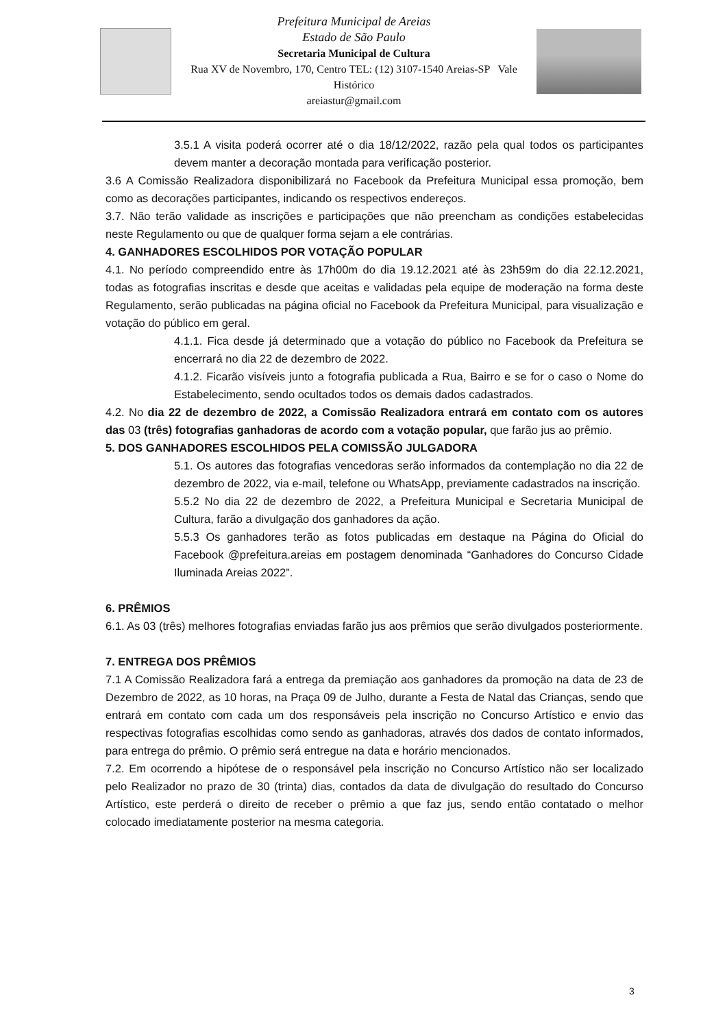Prefeitura Municipal de Areias
Estado de São Paulo
Secretaria Municipal de Cultura
Rua XV de Novembro, 170, Centro TEL: (12) 3107-1540 Areias-SP Vale Histórico
areiastur@gmail.com
3.5.1 A visita poderá ocorrer até o dia 18/12/2022, razão pela qual todos os participantes devem manter a decoração montada para verificação posterior.
3.6 A Comissão Realizadora disponibilizará no Facebook da Prefeitura Municipal essa promoção, bem como as decorações participantes, indicando os respectivos endereços.
3.7. Não terão validade as inscrições e participações que não preencham as condições estabelecidas neste Regulamento ou que de qualquer forma sejam a ele contrárias.
4. GANHADORES ESCOLHIDOS POR VOTAÇÃO POPULAR
4.1. No período compreendido entre às 17h00m do dia 19.12.2021 até às 23h59m do dia 22.12.2021, todas as fotografias inscritas e desde que aceitas e validadas pela equipe de moderação na forma deste Regulamento, serão publicadas na página oficial no Facebook da Prefeitura Municipal, para visualização e votação do público em geral.
4.1.1. Fica desde já determinado que a votação do público no Facebook da Prefeitura se encerrará no dia 22 de dezembro de 2022.
4.1.2. Ficarão visíveis junto a fotografia publicada a Rua, Bairro e se for o caso o Nome do Estabelecimento, sendo ocultados todos os demais dados cadastrados.
4.2. No dia 22 de dezembro de 2022, a Comissão Realizadora entrará em contato com os autores das 03 (três) fotografias ganhadoras de acordo com a votação popular, que farão jus ao prêmio.
5. DOS GANHADORES ESCOLHIDOS PELA COMISSÃO JULGADORA
5.1. Os autores das fotografias vencedoras serão informados da contemplação no dia 22 de dezembro de 2022, via e-mail, telefone ou WhatsApp, previamente cadastrados na inscrição.
5.5.2 No dia 22 de dezembro de 2022, a Prefeitura Municipal e Secretaria Municipal de Cultura, farão a divulgação dos ganhadores da ação.
5.5.3 Os ganhadores terão as fotos publicadas em destaque na Página do Oficial do Facebook @prefeitura.areias em postagem denominada “Ganhadores do Concurso Cidade Iluminada Areias 2022”.
6. PRÊMIOS
6.1. As 03 (três) melhores fotografias enviadas farão jus aos prêmios que serão divulgados posteriormente.
7. ENTREGA DOS PRÊMIOS
7.1 A Comissão Realizadora fará a entrega da premiação aos ganhadores da promoção na data de 23 de Dezembro de 2022, as 10 horas, na Praça 09 de Julho, durante a Festa de Natal das Crianças, sendo que entrará em contato com cada um dos responsáveis pela inscrição no Concurso Artístico e envio das respectivas fotografias escolhidas como sendo as ganhadoras, através dos dados de contato informados, para entrega do prêmio. O prêmio será entregue na data e horário mencionados.
7.2. Em ocorrendo a hipótese de o responsável pela inscrição no Concurso Artístico não ser localizado pelo Realizador no prazo de 30 (trinta) dias, contados da data de divulgação do resultado do Concurso Artístico, este perderá o direito de receber o prêmio a que faz jus, sendo então contatado o melhor colocado imediatamente posterior na mesma categoria.
3